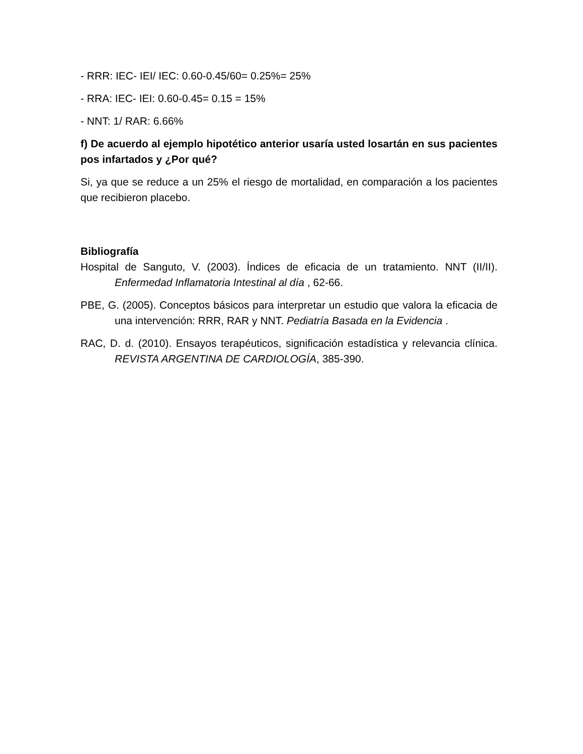- RRR: IEC- IEI/ IEC: 0.60-0.45/60= 0.25%= 25%
- RRA: IEC- IEI: 0.60-0.45= 0.15 = 15%
- NNT: 1/ RAR: 6.66%
f) De acuerdo al ejemplo hipotético anterior usaría usted losartán en sus pacientes pos infartados y ¿Por qué?
Si, ya que se reduce a un 25% el riesgo de mortalidad, en comparación a los pacientes que recibieron placebo.
Bibliografía
Hospital de Sanguto, V. (2003). Índices de eficacia de un tratamiento. NNT (II/II). Enfermedad Inflamatoria Intestinal al día , 62-66.
PBE, G. (2005). Conceptos básicos para interpretar un estudio que valora la eficacia de una intervención: RRR, RAR y NNT. Pediatría Basada en la Evidencia .
RAC, D. d. (2010). Ensayos terapéuticos, significación estadística y relevancia clínica. REVISTA ARGENTINA DE CARDIOLOGÍA, 385-390.